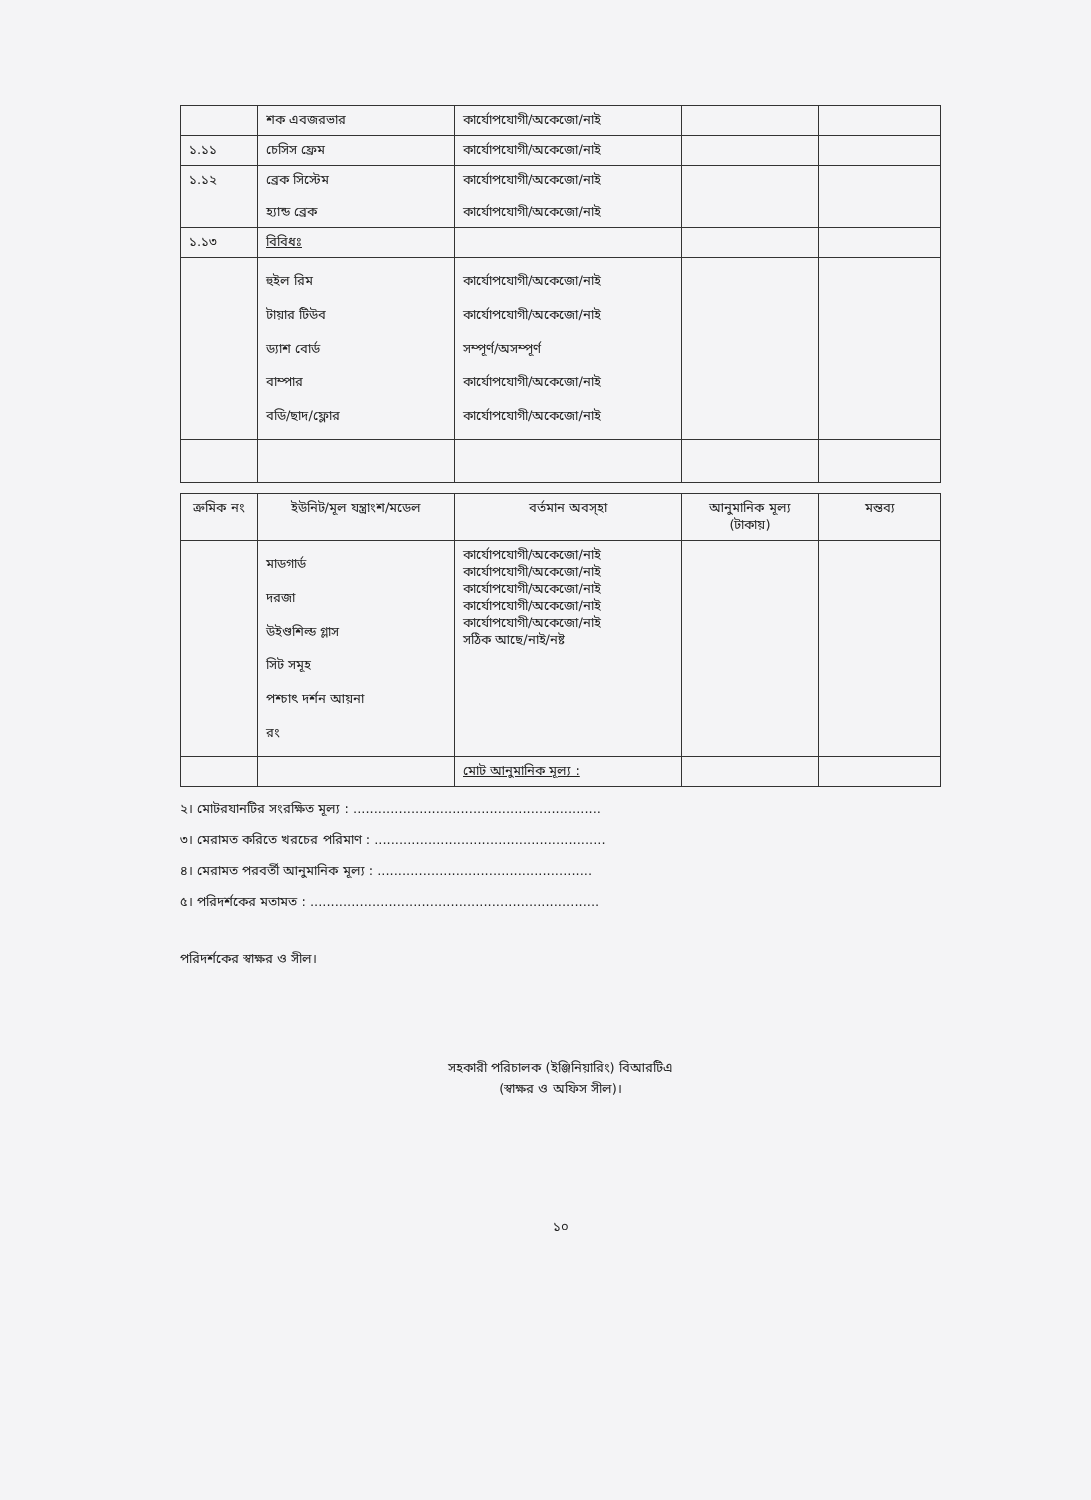| | শক এবজরভার | কার্যোপযোগী/অকেজো/নাই | | |
| ১.১১ | চেসিস ফ্রেম | কার্যোপযোগী/অকেজো/নাই | | |
| ১.১২ | ব্রেক সিস্টেম হ্যান্ড ব্রেক | কার্যোপযোগী/অকেজো/নাই কার্যোপযোগী/অকেজো/নাই | | |
| ১.১৩ | বিবিধঃ | | | |
| | হুইল রিম টায়ার টিউব ড্যাশ বোর্ড বাম্পার বডি/ছাদ/ফ্লোর | কার্যোপযোগী/অকেজো/নাই কার্যোপযোগী/অকেজো/নাই সম্পূর্ণ/অসম্পূর্ণ কার্যোপযোগী/অকেজো/নাই কার্যোপযোগী/অকেজো/নাই | | |
| ক্রমিক নং | ইউনিট/মূল যন্ত্রাংশ/মডেল | বর্তমান অবস্হা | আনুমানিক মূল্য (টাকায়) | মন্তব্য |
| --- | --- | --- | --- | --- |
| | মাডগার্ড দরজা উইণ্ডশিল্ড গ্লাস সিট সমূহ পশ্চাৎ দর্শন আয়না রং | কার্যোপযোগী/অকেজো/নাই কার্যোপযোগী/অকেজো/নাই কার্যোপযোগী/অকেজো/নাই কার্যোপযোগী/অকেজো/নাই কার্যোপযোগী/অকেজো/নাই সঠিক আছে/নাই/নষ্ট | | |
| | | মোট আনুমানিক মূল্য : | | |
২। মোটরযানটির সংরক্ষিত মূল্য : ............................................................
৩। মেরামত করিতে খরচের পরিমাণ : ........................................................
৪। মেরামত পরবর্তী আনুমানিক মূল্য : ....................................................
৫। পরিদর্শকের মতামত : ......................................................................
পরিদর্শকের স্বাক্ষর ও সীল।
সহকারী পরিচালক (ইঞ্জিনিয়ারিং) বিআরটিএ
(স্বাক্ষর ও অফিস সীল)।
১০